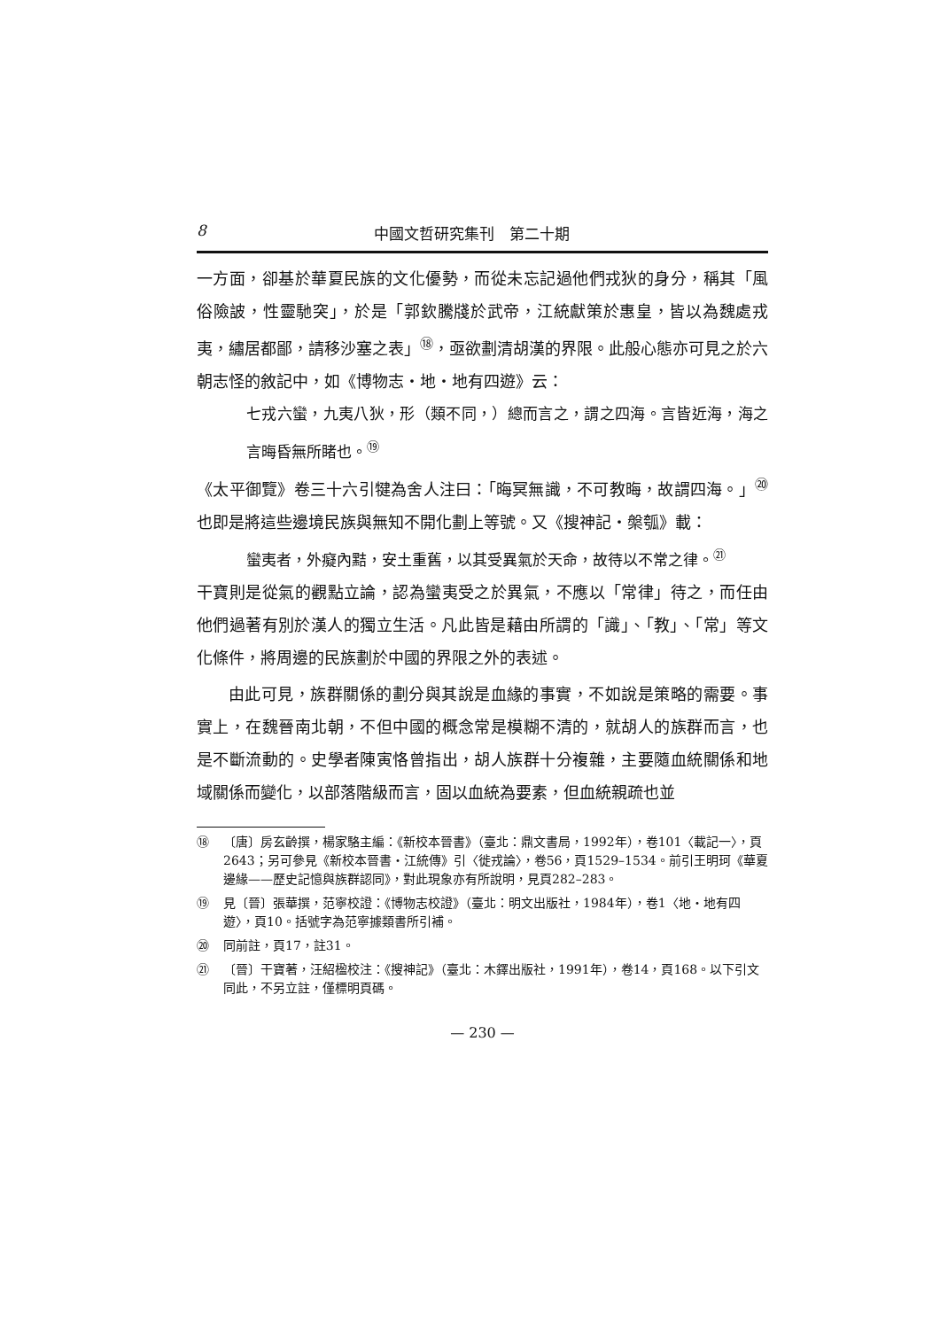8 中國文哲研究集刊　第二十期
一方面，卻基於華夏民族的文化優勢，而從未忘記過他們戎狄的身分，稱其「風俗險詖，性靈馳突」，於是「郭欽騰牋於武帝，江統獻策於惠皇，皆以為魏處戎夷，繡居都鄙，請移沙塞之表」<sup>⑱</sup>，亟欲劃清胡漢的界限。此般心態亦可見之於六朝志怪的敘記中，如《博物志・地・地有四遊》云：
七戎六蠻，九夷八狄，形（類不同，）總而言之，謂之四海。言皆近海，海之言晦昏無所睹也。<sup>⑲</sup>
《太平御覽》卷三十六引犍為舍人注曰：「晦冥無識，不可教晦，故謂四海。」<sup>⑳</sup>也即是將這些邊境民族與無知不開化劃上等號。又《搜神記・槃瓠》載：
蠻夷者，外癡內黠，安土重舊，以其受異氣於天命，故待以不常之律。<sup>㉑</sup>
干寶則是從氣的觀點立論，認為蠻夷受之於異氣，不應以「常律」待之，而任由他們過著有別於漢人的獨立生活。凡此皆是藉由所謂的「識」、「教」、「常」等文化條件，將周邊的民族劃於中國的界限之外的表述。
由此可見，族群關係的劃分與其說是血緣的事實，不如說是策略的需要。事實上，在魏晉南北朝，不但中國的概念常是模糊不清的，就胡人的族群而言，也是不斷流動的。史學者陳寅恪曾指出，胡人族群十分複雜，主要隨血統關係和地域關係而變化，以部落階級而言，固以血統為要素，但血統親疏也並
⑱ 〔唐〕房玄齡撰，楊家駱主編：《新校本晉書》（臺北：鼎文書局，1992年），卷101〈載記一〉，頁2643；另可參見《新校本晉書・江統傳》引〈徙戎論〉，卷56，頁1529–1534。前引王明珂《華夏邊緣——歷史記憶與族群認同》，對此現象亦有所說明，見頁282–283。
⑲ 見〔晉〕張華撰，范寧校證：《博物志校證》（臺北：明文出版社，1984年），卷1〈地・地有四遊〉，頁10。括號字為范寧據類書所引補。
⑳ 同前註，頁17，註31。
㉑ 〔晉〕干寶著，汪紹楹校注：《搜神記》（臺北：木鐸出版社，1991年），卷14，頁168。以下引文同此，不另立註，僅標明頁碼。
— 230 —